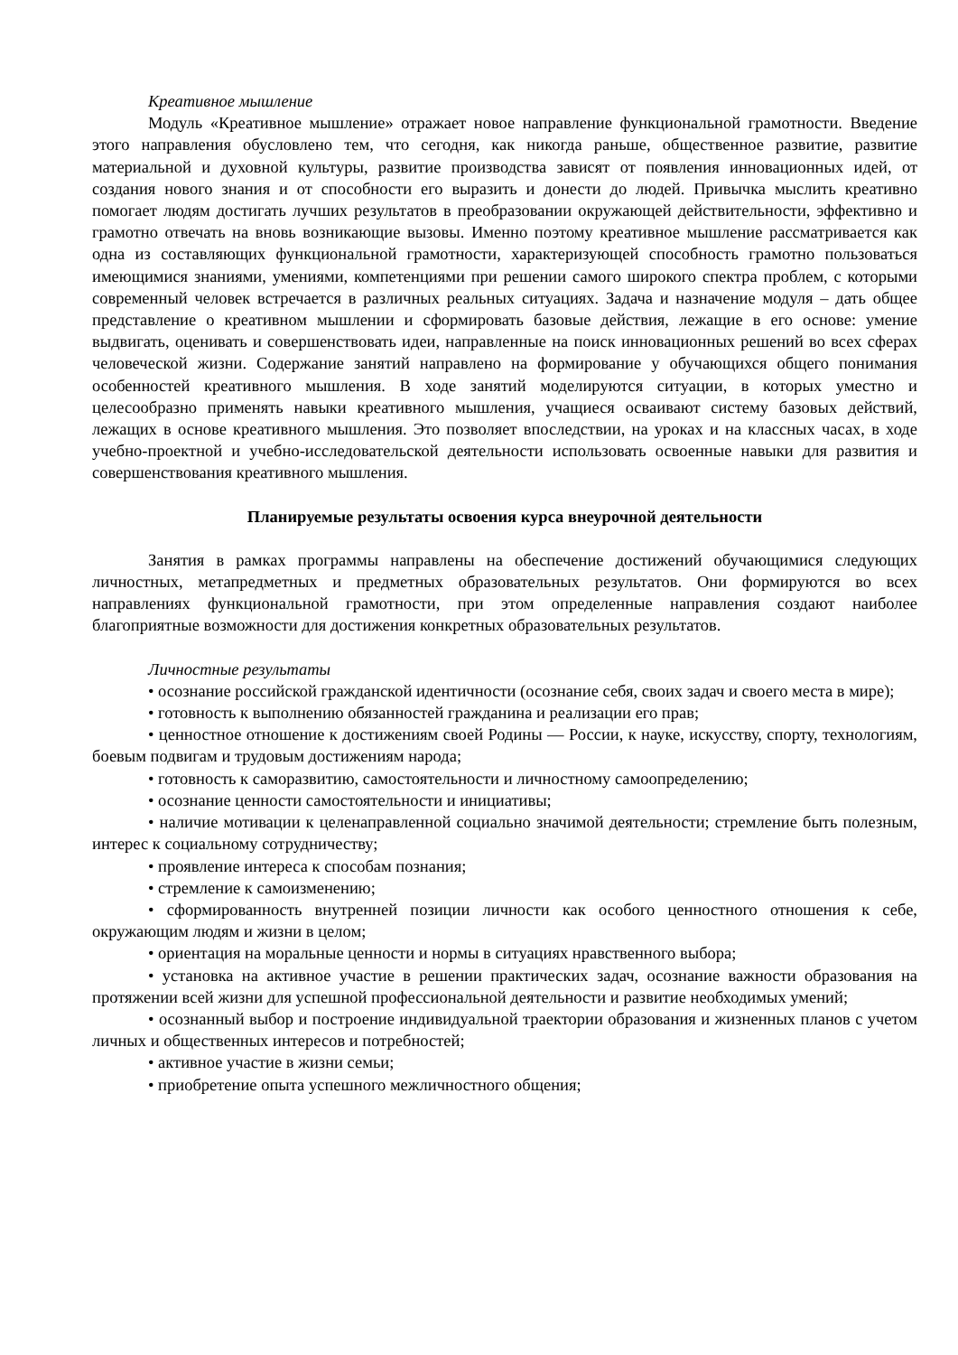Креативное мышление
Модуль «Креативное мышление» отражает новое направление функциональной грамотности. Введение этого направления обусловлено тем, что сегодня, как никогда раньше, общественное развитие, развитие материальной и духовной культуры, развитие производства зависят от появления инновационных идей, от создания нового знания и от способности его выразить и донести до людей. Привычка мыслить креативно помогает людям достигать лучших результатов в преобразовании окружающей действительности, эффективно и грамотно отвечать на вновь возникающие вызовы. Именно поэтому креативное мышление рассматривается как одна из составляющих функциональной грамотности, характеризующей способность грамотно пользоваться имеющимися знаниями, умениями, компетенциями при решении самого широкого спектра проблем, с которыми современный человек встречается в различных реальных ситуациях. Задача и назначение модуля – дать общее представление о креативном мышлении и сформировать базовые действия, лежащие в его основе: умение выдвигать, оценивать и совершенствовать идеи, направленные на поиск инновационных решений во всех сферах человеческой жизни. Содержание занятий направлено на формирование у обучающихся общего понимания особенностей креативного мышления. В ходе занятий моделируются ситуации, в которых уместно и целесообразно применять навыки креативного мышления, учащиеся осваивают систему базовых действий, лежащих в основе креативного мышления. Это позволяет впоследствии, на уроках и на классных часах, в ходе учебно-проектной и учебно-исследовательской деятельности использовать освоенные навыки для развития и совершенствования креативного мышления.
Планируемые результаты освоения курса внеурочной деятельности
Занятия в рамках программы направлены на обеспечение достижений обучающимися следующих личностных, метапредметных и предметных образовательных результатов. Они формируются во всех направлениях функциональной грамотности, при этом определенные направления создают наиболее благоприятные возможности для достижения конкретных образовательных результатов.
Личностные результаты
• осознание российской гражданской идентичности (осознание себя, своих задач и своего места в мире);
• готовность к выполнению обязанностей гражданина и реализации его прав;
• ценностное отношение к достижениям своей Родины — России, к науке, искусству, спорту, технологиям, боевым подвигам и трудовым достижениям народа;
• готовность к саморазвитию, самостоятельности и личностному самоопределению;
• осознание ценности самостоятельности и инициативы;
• наличие мотивации к целенаправленной социально значимой деятельности; стремление быть полезным, интерес к социальному сотрудничеству;
• проявление интереса к способам познания;
• стремление к самоизменению;
• сформированность внутренней позиции личности как особого ценностного отношения к себе, окружающим людям и жизни в целом;
• ориентация на моральные ценности и нормы в ситуациях нравственного выбора;
• установка на активное участие в решении практических задач, осознание важности образования на протяжении всей жизни для успешной профессиональной деятельности и развитие необходимых умений;
• осознанный выбор и построение индивидуальной траектории образования и жизненных планов с учетом личных и общественных интересов и потребностей;
• активное участие в жизни семьи;
• приобретение опыта успешного межличностного общения;